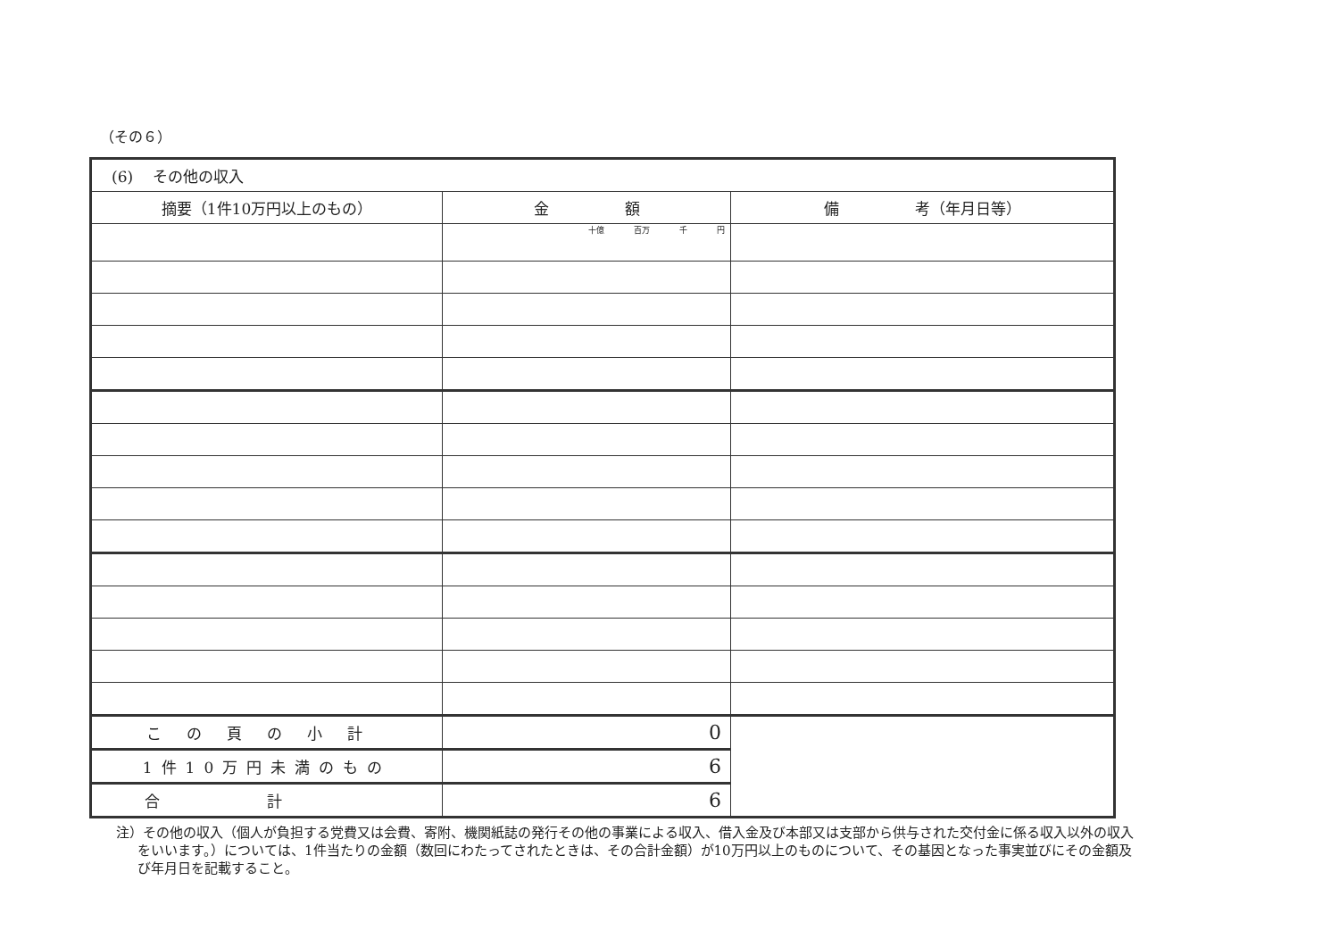（その６）
| (6) その他の収入 | | |
| 摘要（1件10万円以上のもの） | 金 額 | 備 考（年月日等） |
| | 十億 百万 千 円 | |
| この頁の小計 | 0 | |
| 1件10万円未満のもの | 6 | |
| 合計 | 6 | |
注）その他の収入（個人が負担する党費又は会費、寄附、機関紙誌の発行その他の事業による収入、借入金及び本部又は支部から供与された交付金に係る収入以外の収入をいいます。）については、1件当たりの金額（数回にわたってされたときは、その合計金額）が10万円以上のものについて、その基因となった事実並びにその金額及び年月日を記載すること。